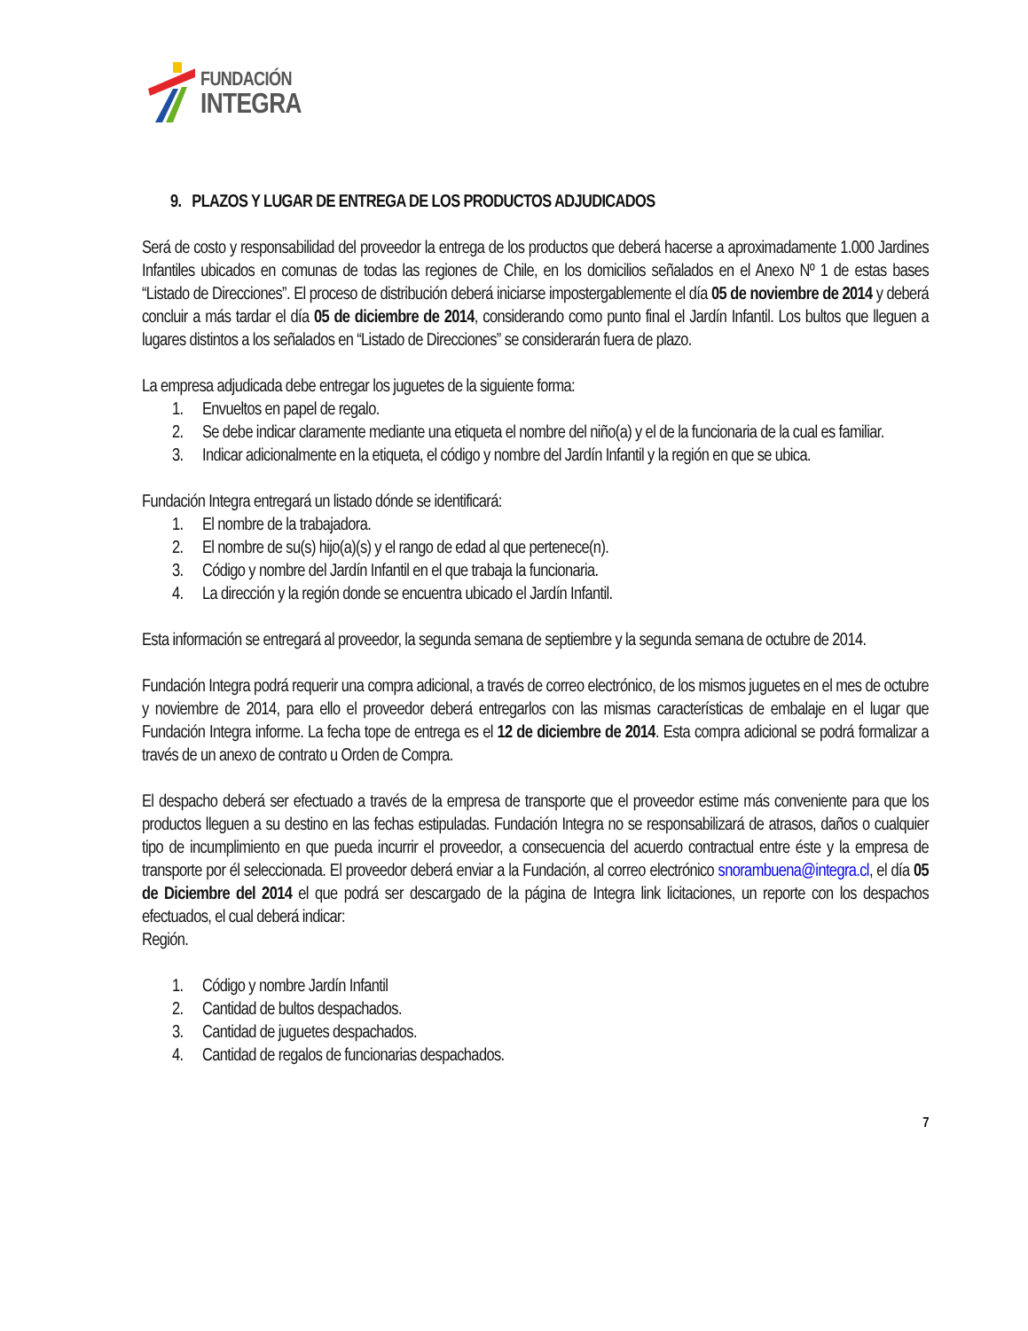FUNDACIÓN
INTEGRA
9. PLAZOS Y LUGAR DE ENTREGA DE LOS PRODUCTOS ADJUDICADOS
Será de costo y responsabilidad del proveedor la entrega de los productos que deberá hacerse a aproximadamente 1.000 Jardines Infantiles ubicados en comunas de todas las regiones de Chile, en los domicilios señalados en el Anexo Nº 1 de estas bases “Listado de Direcciones”. El proceso de distribución deberá iniciarse impostergablemente el día 05 de noviembre de 2014 y deberá concluir a más tardar el día 05 de diciembre de 2014, considerando como punto final el Jardín Infantil. Los bultos que lleguen a lugares distintos a los señalados en “Listado de Direcciones” se considerarán fuera de plazo.
La empresa adjudicada debe entregar los juguetes de la siguiente forma:
1. Envueltos en papel de regalo.
2. Se debe indicar claramente mediante una etiqueta el nombre del niño(a) y el de la funcionaria de la cual es familiar.
3. Indicar adicionalmente en la etiqueta, el código y nombre del Jardín Infantil y la región en que se ubica.
Fundación Integra entregará un listado dónde se identificará:
1. El nombre de la trabajadora.
2. El nombre de su(s) hijo(a)(s) y el rango de edad al que pertenece(n).
3. Código y nombre del Jardín Infantil en el que trabaja la funcionaria.
4. La dirección y la región donde se encuentra ubicado el Jardín Infantil.
Esta información se entregará al proveedor, la segunda semana de septiembre y la segunda semana de octubre de 2014.
Fundación Integra podrá requerir una compra adicional, a través de correo electrónico, de los mismos juguetes en el mes de octubre y noviembre de 2014, para ello el proveedor deberá entregarlos con las mismas características de embalaje en el lugar que Fundación Integra informe. La fecha tope de entrega es el 12 de diciembre de 2014. Esta compra adicional se podrá formalizar a través de un anexo de contrato u Orden de Compra.
El despacho deberá ser efectuado a través de la empresa de transporte que el proveedor estime más conveniente para que los productos lleguen a su destino en las fechas estipuladas. Fundación Integra no se responsabilizará de atrasos, daños o cualquier tipo de incumplimiento en que pueda incurrir el proveedor, a consecuencia del acuerdo contractual entre éste y la empresa de transporte por él seleccionada. El proveedor deberá enviar a la Fundación, al correo electrónico snorambuena@integra.cl, el día 05 de Diciembre del 2014 el que podrá ser descargado de la página de Integra link licitaciones, un reporte con los despachos efectuados, el cual deberá indicar:
Región.
1. Código y nombre Jardín Infantil
2. Cantidad de bultos despachados.
3. Cantidad de juguetes despachados.
4. Cantidad de regalos de funcionarias despachados.
7